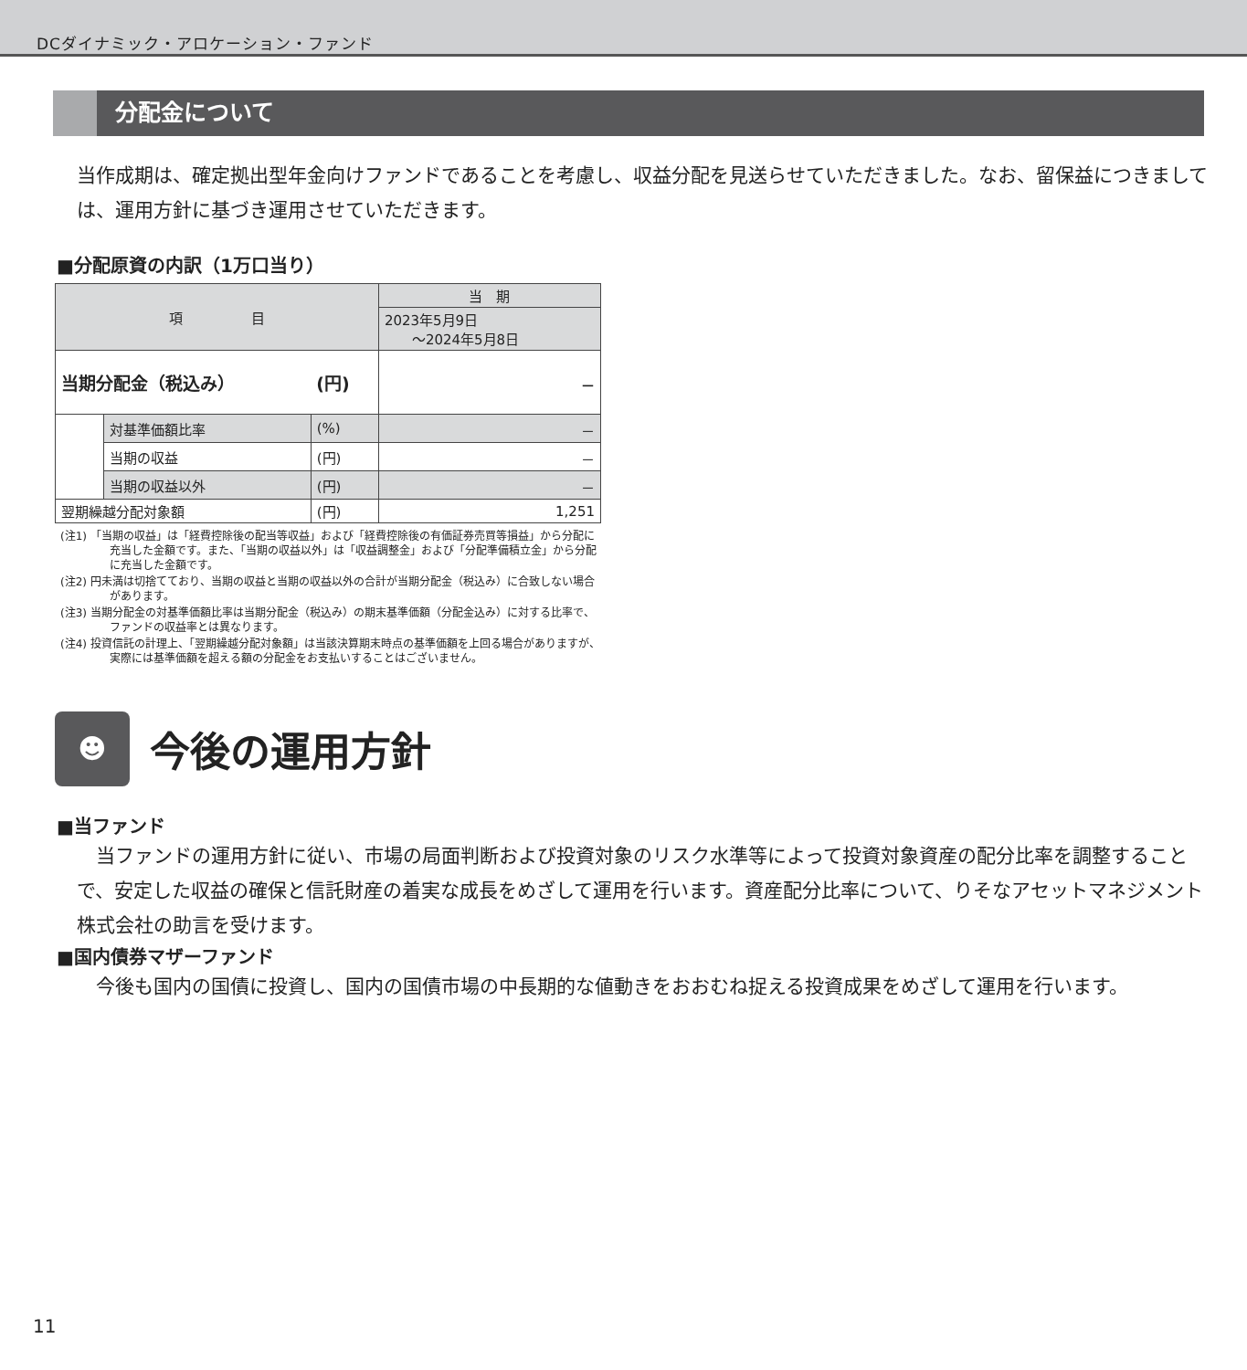DCダイナミック・アロケーション・ファンド
分配金について
当作成期は、確定拠出型年金向けファンドであることを考慮し、収益分配を見送らせていただきました。なお、留保益につきましては、運用方針に基づき運用させていただきます。
■分配原資の内訳（1万口当り）
| 項 目 | | | 当 期 |
| --- | --- | --- | --- |
| | | | 2023年5月9日 ～2024年5月8日 |
| 当期分配金（税込み） | | (円) | － |
| | 対基準価額比率 | (%) | － |
| | 当期の収益 | (円) | － |
| | 当期の収益以外 | (円) | － |
| 翌期繰越分配対象額 | | (円) | 1,251 |
(注1) 「当期の収益」は「経費控除後の配当等収益」および「経費控除後の有価証券売買等損益」から分配に充当した金額です。また、「当期の収益以外」は「収益調整金」および「分配準備積立金」から分配に充当した金額です。
(注2) 円未満は切捨てており、当期の収益と当期の収益以外の合計が当期分配金（税込み）に合致しない場合があります。
(注3) 当期分配金の対基準価額比率は当期分配金（税込み）の期末基準価額（分配金込み）に対する比率で、ファンドの収益率とは異なります。
(注4) 投資信託の計理上、「翌期繰越分配対象額」は当該決算期末時点の基準価額を上回る場合がありますが、実際には基準価額を超える額の分配金をお支払いすることはございません。
☻
今後の運用方針
■当ファンド
　当ファンドの運用方針に従い、市場の局面判断および投資対象のリスク水準等によって投資対象資産の配分比率を調整することで、安定した収益の確保と信託財産の着実な成長をめざして運用を行います。資産配分比率について、りそなアセットマネジメント株式会社の助言を受けます。
■国内債券マザーファンド
　今後も国内の国債に投資し、国内の国債市場の中長期的な値動きをおおむね捉える投資成果をめざして運用を行います。
11